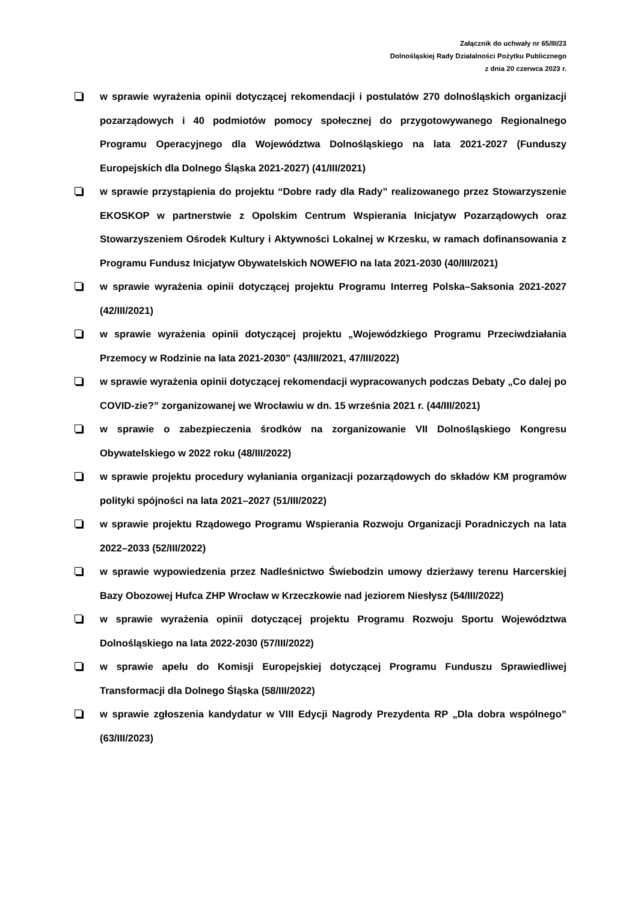Załącznik do uchwały nr 65/III/23
Dolnośląskiej Rady Działalności Pożytku Publicznego
z dnia 20 czerwca 2023 r.
w sprawie wyrażenia opinii dotyczącej rekomendacji i postulatów 270 dolnośląskich organizacji pozarządowych i 40 podmiotów pomocy społecznej do przygotowywanego Regionalnego Programu Operacyjnego dla Województwa Dolnośląskiego na lata 2021-2027 (Funduszy Europejskich dla Dolnego Śląska 2021-2027) (41/III/2021)
w sprawie przystąpienia do projektu “Dobre rady dla Rady” realizowanego przez Stowarzyszenie EKOSKOP w partnerstwie z Opolskim Centrum Wspierania Inicjatyw Pozarządowych oraz Stowarzyszeniem Ośrodek Kultury i Aktywności Lokalnej w Krzesku, w ramach dofinansowania z Programu Fundusz Inicjatyw Obywatelskich NOWEFIO na lata 2021-2030 (40/III/2021)
w sprawie wyrażenia opinii dotyczącej projektu Programu Interreg Polska–Saksonia 2021-2027 (42/III/2021)
w sprawie wyrażenia opinii dotyczącej projektu „Wojewódzkiego Programu Przeciwdziałania Przemocy w Rodzinie na lata 2021-2030” (43/III/2021, 47/III/2022)
w sprawie wyrażenia opinii dotyczącej rekomendacji wypracowanych podczas Debaty „Co dalej po COVID-zie?” zorganizowanej we Wrocławiu w dn. 15 września 2021 r. (44/III/2021)
w sprawie o zabezpieczenia środków na zorganizowanie VII Dolnośląskiego Kongresu Obywatelskiego w 2022 roku (48/III/2022)
w sprawie projektu procedury wyłaniania organizacji pozarządowych do składów KM programów polityki spójności na lata 2021–2027 (51/III/2022)
w sprawie projektu Rządowego Programu Wspierania Rozwoju Organizacji Poradniczych na lata 2022–2033 (52/III/2022)
w sprawie wypowiedzenia przez Nadleśnictwo Świebodzin umowy dzierżawy terenu Harcerskiej Bazy Obozowej Hufca ZHP Wrocław w Krzeczkowie nad jeziorem Niesłysz (54/III/2022)
w sprawie wyrażenia opinii dotyczącej projektu Programu Rozwoju Sportu Województwa Dolnośląskiego na lata 2022-2030 (57/III/2022)
w sprawie apelu do Komisji Europejskiej dotyczącej Programu Funduszu Sprawiedliwej Transformacji dla Dolnego Śląska (58/III/2022)
w sprawie zgłoszenia kandydatur w VIII Edycji Nagrody Prezydenta RP „Dla dobra wspólnego” (63/III/2023)